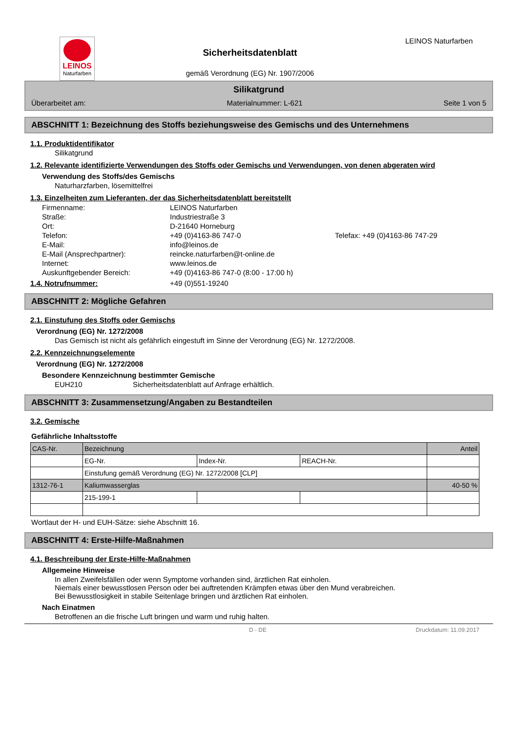LEINOS
Naturfarben
Sicherheitsdatenblatt
gemäß Verordnung (EG) Nr. 1907/2006
LEINOS Naturfarben
Silikatgrund
Überarbeitet am: Materialnummer: L-621 Seite 1 von 5
ABSCHNITT 1: Bezeichnung des Stoffs beziehungsweise des Gemischs und des Unternehmens
1.1. Produktidentifikator
Silikatgrund
1.2. Relevante identifizierte Verwendungen des Stoffs oder Gemischs und Verwendungen, von denen abgeraten wird
Verwendung des Stoffs/des Gemischs
Naturharzfarben, lösemittelfrei
1.3. Einzelheiten zum Lieferanten, der das Sicherheitsdatenblatt bereitstellt
| Firmenname: | LEINOS Naturfarben | |
| Straße: | Industriestraße 3 | |
| Ort: | D-21640 Horneburg | |
| Telefon: | +49 (0)4163-86 747-0 | Telefax: +49 (0)4163-86 747-29 |
| E-Mail: | info@leinos.de | |
| E-Mail (Ansprechpartner): | reincke.naturfarben@t-online.de | |
| Internet: | www.leinos.de | |
| Auskunftgebender Bereich: | +49 (0)4163-86 747-0 (8:00 - 17:00 h) | |
1.4. Notrufnummer: +49 (0)551-19240
ABSCHNITT 2: Mögliche Gefahren
2.1. Einstufung des Stoffs oder Gemischs
Verordnung (EG) Nr. 1272/2008
Das Gemisch ist nicht als gefährlich eingestuft im Sinne der Verordnung (EG) Nr. 1272/2008.
2.2. Kennzeichnungselemente
Verordnung (EG) Nr. 1272/2008
Besondere Kennzeichnung bestimmter Gemische
EUH210 Sicherheitsdatenblatt auf Anfrage erhältlich.
ABSCHNITT 3: Zusammensetzung/Angaben zu Bestandteilen
3.2. Gemische
Gefährliche Inhaltsstoffe
| CAS-Nr. | Bezeichnung | | | Anteil |
| | EG-Nr. | Index-Nr. | REACH-Nr. | |
| | Einstufung gemäß Verordnung (EG) Nr. 1272/2008 [CLP] | | | |
| 1312-76-1 | Kaliumwasserglas | | | 40-50 % |
| | 215-199-1 | | | |
Wortlaut der H- und EUH-Sätze: siehe Abschnitt 16.
ABSCHNITT 4: Erste-Hilfe-Maßnahmen
4.1. Beschreibung der Erste-Hilfe-Maßnahmen
Allgemeine Hinweise
In allen Zweifelsfällen oder wenn Symptome vorhanden sind, ärztlichen Rat einholen.
Niemals einer bewusstlosen Person oder bei auftretenden Krämpfen etwas über den Mund verabreichen.
Bei Bewusstlosigkeit in stabile Seitenlage bringen und ärztlichen Rat einholen.
Nach Einatmen
Betroffenen an die frische Luft bringen und warm und ruhig halten.
D - DE Druckdatum: 11.09.2017